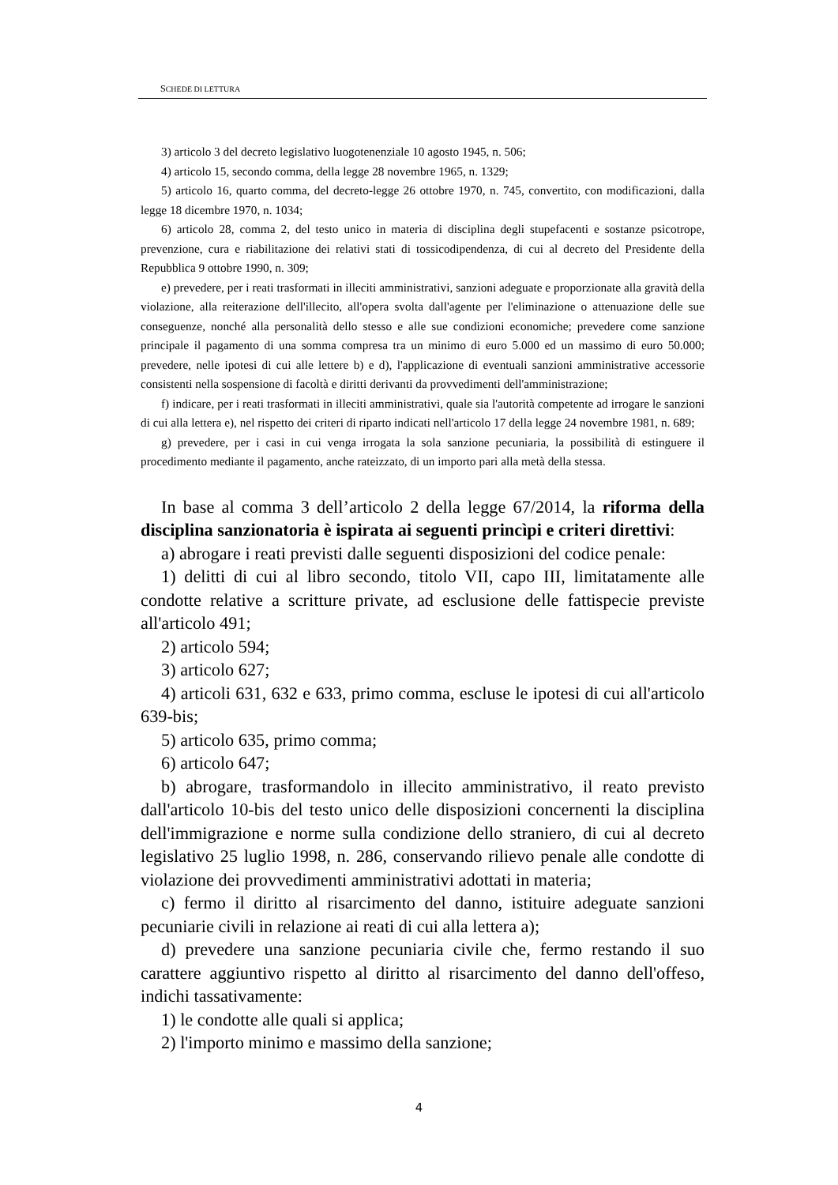SCHEDE DI LETTURA
3) articolo 3 del decreto legislativo luogotenenziale 10 agosto 1945, n. 506;
4) articolo 15, secondo comma, della legge 28 novembre 1965, n. 1329;
5) articolo 16, quarto comma, del decreto-legge 26 ottobre 1970, n. 745, convertito, con modificazioni, dalla legge 18 dicembre 1970, n. 1034;
6) articolo 28, comma 2, del testo unico in materia di disciplina degli stupefacenti e sostanze psicotrope, prevenzione, cura e riabilitazione dei relativi stati di tossicodipendenza, di cui al decreto del Presidente della Repubblica 9 ottobre 1990, n. 309;
e) prevedere, per i reati trasformati in illeciti amministrativi, sanzioni adeguate e proporzionate alla gravità della violazione, alla reiterazione dell'illecito, all'opera svolta dall'agente per l'eliminazione o attenuazione delle sue conseguenze, nonché alla personalità dello stesso e alle sue condizioni economiche; prevedere come sanzione principale il pagamento di una somma compresa tra un minimo di euro 5.000 ed un massimo di euro 50.000; prevedere, nelle ipotesi di cui alle lettere b) e d), l'applicazione di eventuali sanzioni amministrative accessorie consistenti nella sospensione di facoltà e diritti derivanti da provvedimenti dell'amministrazione;
f) indicare, per i reati trasformati in illeciti amministrativi, quale sia l'autorità competente ad irrogare le sanzioni di cui alla lettera e), nel rispetto dei criteri di riparto indicati nell'articolo 17 della legge 24 novembre 1981, n. 689;
g) prevedere, per i casi in cui venga irrogata la sola sanzione pecuniaria, la possibilità di estinguere il procedimento mediante il pagamento, anche rateizzato, di un importo pari alla metà della stessa.
In base al comma 3 dell’articolo 2 della legge 67/2014, la riforma della disciplina sanzionatoria è ispirata ai seguenti princìpi e criteri direttivi:
a) abrogare i reati previsti dalle seguenti disposizioni del codice penale:
1) delitti di cui al libro secondo, titolo VII, capo III, limitatamente alle condotte relative a scritture private, ad esclusione delle fattispecie previste all'articolo 491;
2) articolo 594;
3) articolo 627;
4) articoli 631, 632 e 633, primo comma, escluse le ipotesi di cui all'articolo 639-bis;
5) articolo 635, primo comma;
6) articolo 647;
b) abrogare, trasformandolo in illecito amministrativo, il reato previsto dall'articolo 10-bis del testo unico delle disposizioni concernenti la disciplina dell'immigrazione e norme sulla condizione dello straniero, di cui al decreto legislativo 25 luglio 1998, n. 286, conservando rilievo penale alle condotte di violazione dei provvedimenti amministrativi adottati in materia;
c) fermo il diritto al risarcimento del danno, istituire adeguate sanzioni pecuniarie civili in relazione ai reati di cui alla lettera a);
d) prevedere una sanzione pecuniaria civile che, fermo restando il suo carattere aggiuntivo rispetto al diritto al risarcimento del danno dell'offeso, indichi tassativamente:
1) le condotte alle quali si applica;
2) l'importo minimo e massimo della sanzione;
4